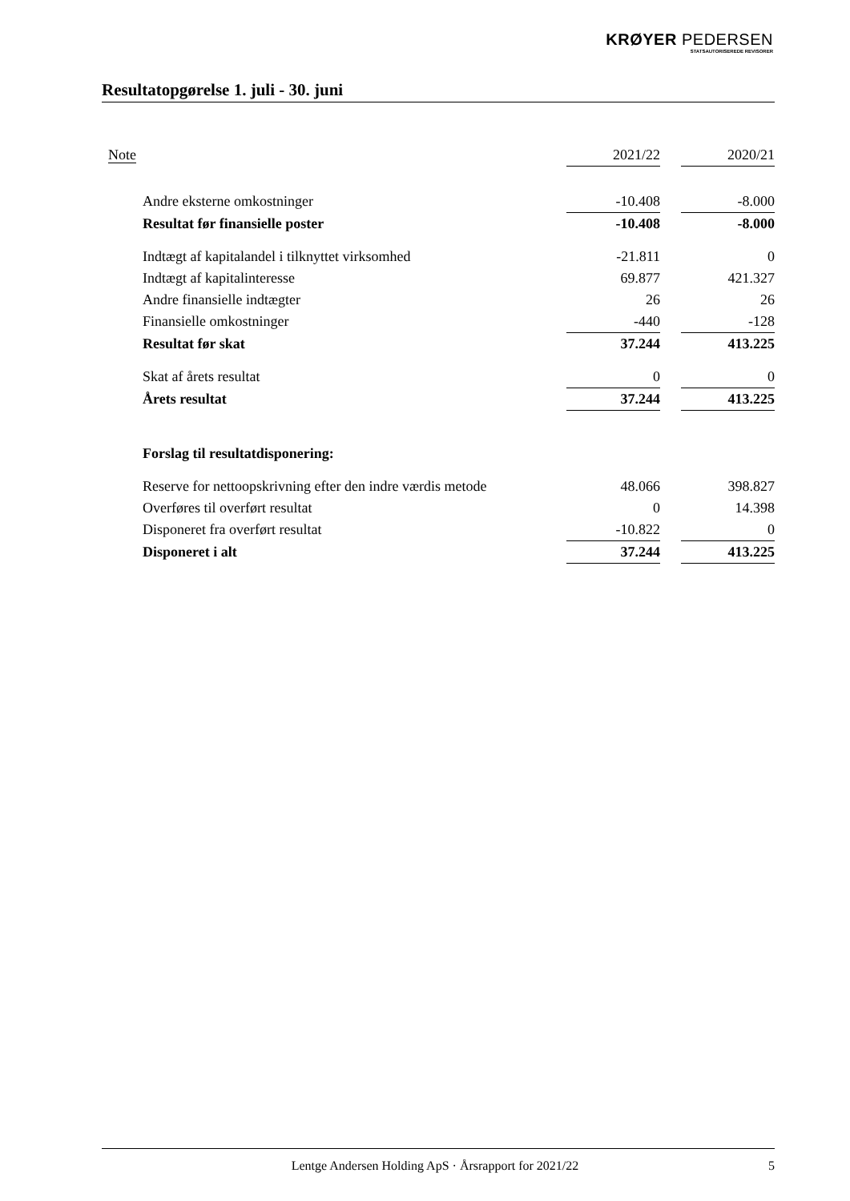KRØYER PEDERSEN
STATSAUTORISEREDE REVISORER
Resultatopgørelse 1. juli - 30. juni
| Note | 2021/22 | | 2020/21 |
| --- | --- | --- | --- |
| Andre eksterne omkostninger | -10.408 | | -8.000 |
| Resultat før finansielle poster | -10.408 | | -8.000 |
| Indtægt af kapitalandel i tilknyttet virksomhed | -21.811 | | 0 |
| Indtægt af kapitalinteresse | 69.877 | | 421.327 |
| Andre finansielle indtægter | 26 | | 26 |
| Finansielle omkostninger | -440 | | -128 |
| Resultat før skat | 37.244 | | 413.225 |
| Skat af årets resultat | 0 | | 0 |
| Årets resultat | 37.244 | | 413.225 |
| Forslag til resultatdisponering: | | | |
| Reserve for nettoopskrivning efter den indre værdis metode | 48.066 | | 398.827 |
| Overføres til overført resultat | 0 | | 14.398 |
| Disponeret fra overført resultat | -10.822 | | 0 |
| Disponeret i alt | 37.244 | | 413.225 |
Lentge Andersen Holding ApS · Årsrapport for 2021/22 5